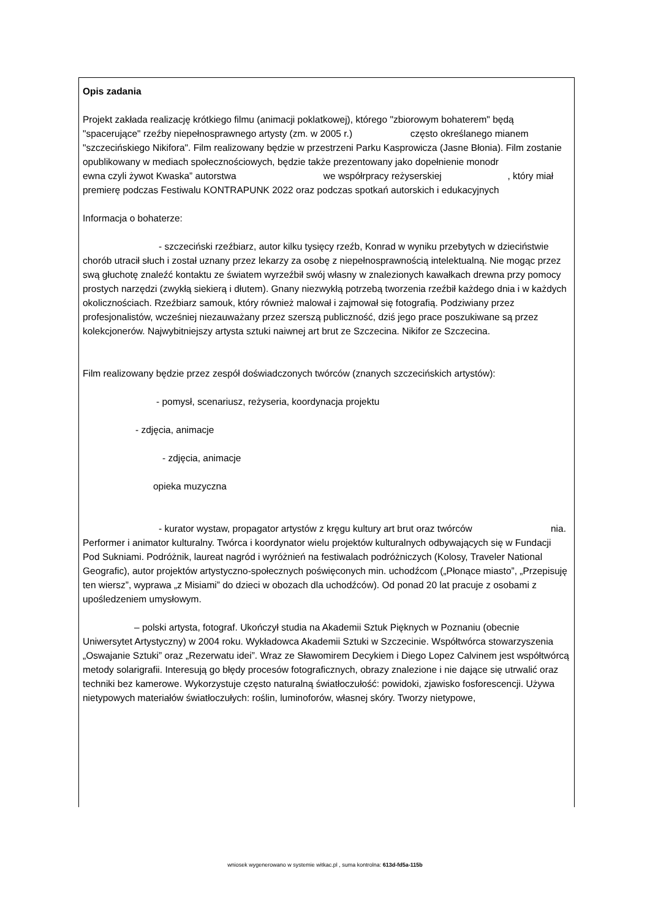Opis zadania
Projekt zakłada realizację krótkiego filmu (animacji poklatkowej), którego "zbiorowym bohaterem" będą "spacerujące" rzeźby niepełnosprawnego artysty (zm. w 2005 r.) często określanego mianem "szczecińskiego Nikifora". Film realizowany będzie w przestrzeni Parku Kasprowicza (Jasne Błonia). Film zostanie opublikowany w mediach społecznościowych, będzie także prezentowany jako dopełnienie monodr ewna czyli żywot Kwaska” autorstwa we współrpracy reżyserskiej , który miał premierę podczas Festiwalu KONTRAPUNK 2022 oraz podczas spotkań autorskich i edukacyjnych
Informacja o bohaterze:
- szczeciński rzeźbiarz, autor kilku tysięcy rzeźb, Konrad w wyniku przebytych w dzieciństwie chorób utracił słuch i został uznany przez lekarzy za osobę z niepełnosprawnością intelektualną. Nie mogąc przez swą głuchotę znaleźć kontaktu ze światem wyrzeźbił swój własny w znalezionych kawałkach drewna przy pomocy prostych narzędzi (zwykłą siekierą i dłutem). Gnany niezwykłą potrzebą tworzenia rzeźbił każdego dnia i w każdych okolicznościach. Rzeźbiarz samouk, który również malował i zajmował się fotografią. Podziwiany przez profesjonalistów, wcześniej niezauważany przez szerszą publiczność, dziś jego prace poszukiwane są przez kolekcjonerów. Najwybitniejszy artysta sztuki naiwnej art brut ze Szczecina. Nikifor ze Szczecina.
Film realizowany będzie przez zespół doświadczonych twórców (znanych szczecińskich artystów):
- pomysł, scenariusz, reżyseria, koordynacja projektu
- zdjęcia, animacje
- zdjęcia, animacje
opieka muzyczna
- kurator wystaw, propagator artystów z kręgu kultury art brut oraz twórców nia. Performer i animator kulturalny. Twórca i koordynator wielu projektów kulturalnych odbywających się w Fundacji Pod Sukniami. Podróżnik, laureat nagród i wyróżnień na festiwalach podróżniczych (Kolosy, Traveler National Geografic), autor projektów artystyczno-społecznych poświęconych min. uchodźcom („Płonące miasto”, „Przepisuję ten wiersz”, wyprawa „z Misiami” do dzieci w obozach dla uchodźców). Od ponad 20 lat pracuje z osobami z upośledzeniem umysłowym.
– polski artysta, fotograf. Ukończył studia na Akademii Sztuk Pięknych w Poznaniu (obecnie Uniwersytet Artystyczny) w 2004 roku. Wykładowca Akademii Sztuki w Szczecinie. Współtwórca stowarzyszenia „Oswajanie Sztuki” oraz „Rezerwatu idei”. Wraz ze Sławomirem Decykiem i Diego Lopez Calvinem jest współtwórcą metody solarigrafii. Interesują go błędy procesów fotograficznych, obrazy znalezione i nie dające się utrwalić oraz techniki bez kamerowe. Wykorzystuje często naturalną światłoczułość: powidoki, zjawisko fosforescencji. Używa nietypowych materiałów światłoczułych: roślin, luminoforów, własnej skóry. Tworzy nietypowe,
wniosek wygenerowano w systemie witkac.pl , suma kontrolna: 613d-fd5a-115b